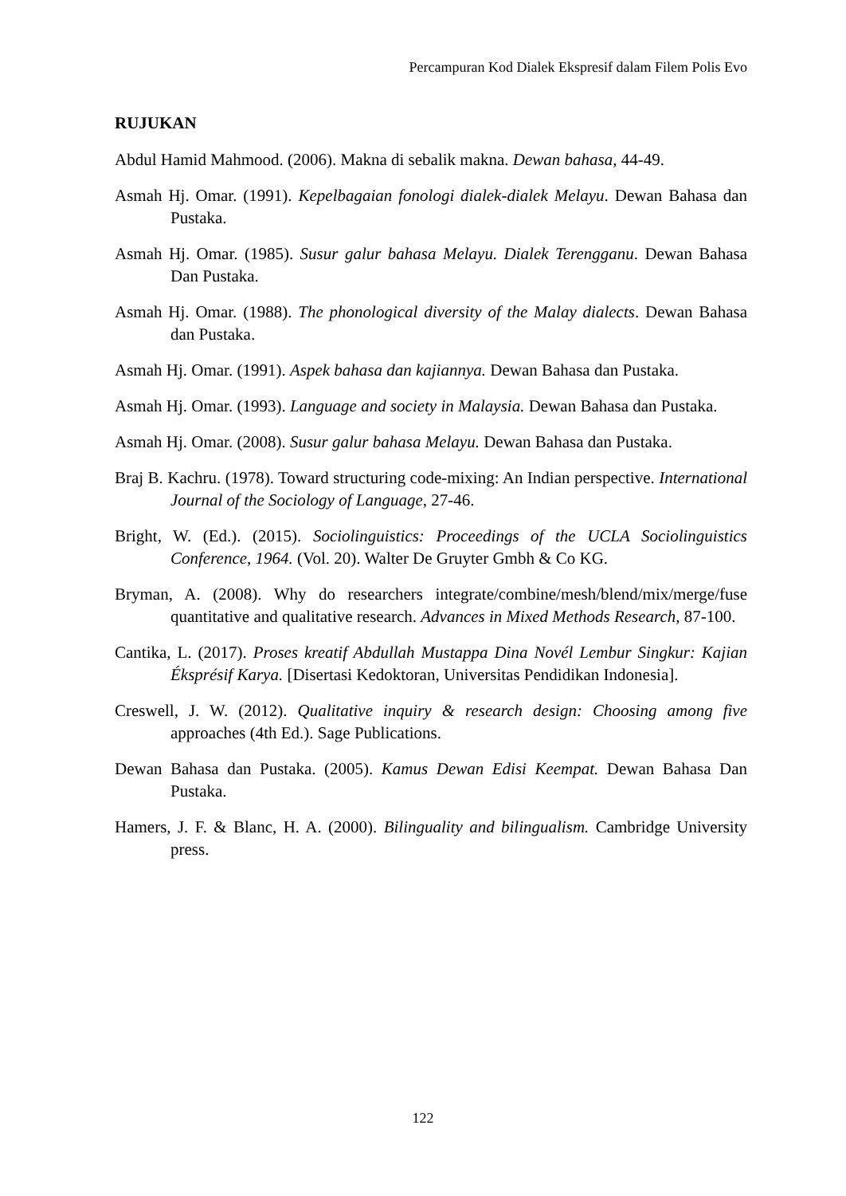Percampuran Kod Dialek Ekspresif dalam Filem Polis Evo
RUJUKAN
Abdul Hamid Mahmood. (2006). Makna di sebalik makna. Dewan bahasa, 44-49.
Asmah Hj. Omar. (1991). Kepelbagaian fonologi dialek-dialek Melayu. Dewan Bahasa dan Pustaka.
Asmah Hj. Omar. (1985). Susur galur bahasa Melayu. Dialek Terengganu. Dewan Bahasa Dan Pustaka.
Asmah Hj. Omar. (1988). The phonological diversity of the Malay dialects. Dewan Bahasa dan Pustaka.
Asmah Hj. Omar. (1991). Aspek bahasa dan kajiannya. Dewan Bahasa dan Pustaka.
Asmah Hj. Omar. (1993). Language and society in Malaysia. Dewan Bahasa dan Pustaka.
Asmah Hj. Omar. (2008). Susur galur bahasa Melayu. Dewan Bahasa dan Pustaka.
Braj B. Kachru. (1978). Toward structuring code-mixing: An Indian perspective. International Journal of the Sociology of Language, 27-46.
Bright, W. (Ed.). (2015). Sociolinguistics: Proceedings of the UCLA Sociolinguistics Conference, 1964. (Vol. 20). Walter De Gruyter Gmbh & Co KG.
Bryman, A. (2008). Why do researchers integrate/combine/mesh/blend/mix/merge/fuse quantitative and qualitative research. Advances in Mixed Methods Research, 87-100.
Cantika, L. (2017). Proses kreatif Abdullah Mustappa Dina Novél Lembur Singkur: Kajian Éksprésif Karya. [Disertasi Kedoktoran, Universitas Pendidikan Indonesia].
Creswell, J. W. (2012). Qualitative inquiry & research design: Choosing among five approaches (4th Ed.). Sage Publications.
Dewan Bahasa dan Pustaka. (2005). Kamus Dewan Edisi Keempat. Dewan Bahasa Dan Pustaka.
Hamers, J. F. & Blanc, H. A. (2000). Bilinguality and bilingualism. Cambridge University press.
122